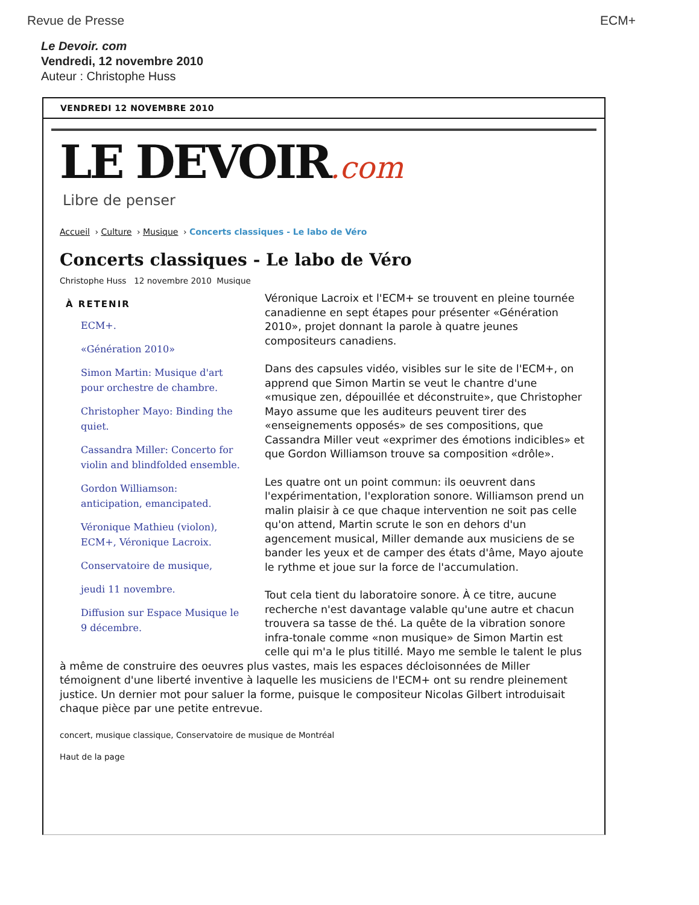Revue de Presse ECM+
Le Devoir. com
Vendredi, 12 novembre 2010
Auteur : Christophe Huss
VENDREDI 12 NOVEMBRE 2010
LE DEVOIR.com
Libre de penser
Accueil › Culture › Musique › Concerts classiques - Le labo de Véro
Concerts classiques - Le labo de Véro
Christophe Huss 12 novembre 2010 Musique
À RETENIR
ECM+.
«Génération 2010»
Simon Martin: Musique d'art pour orchestre de chambre.
Christopher Mayo: Binding the quiet.
Cassandra Miller: Concerto for violin and blindfolded ensemble.
Gordon Williamson: anticipation, emancipated.
Véronique Mathieu (violon), ECM+, Véronique Lacroix.
Conservatoire de musique,
jeudi 11 novembre.
Diffusion sur Espace Musique le 9 décembre.
Véronique Lacroix et l'ECM+ se trouvent en pleine tournée canadienne en sept étapes pour présenter «Génération 2010», projet donnant la parole à quatre jeunes compositeurs canadiens.
Dans des capsules vidéo, visibles sur le site de l'ECM+, on apprend que Simon Martin se veut le chantre d'une «musique zen, dépouillée et déconstruite», que Christopher Mayo assume que les auditeurs peuvent tirer des «enseignements opposés» de ses compositions, que Cassandra Miller veut «exprimer des émotions indicibles» et que Gordon Williamson trouve sa composition «drôle».
Les quatre ont un point commun: ils oeuvrent dans l'expérimentation, l'exploration sonore. Williamson prend un malin plaisir à ce que chaque intervention ne soit pas celle qu'on attend, Martin scrute le son en dehors d'un agencement musical, Miller demande aux musiciens de se bander les yeux et de camper des états d'âme, Mayo ajoute le rythme et joue sur la force de l'accumulation.
Tout cela tient du laboratoire sonore. À ce titre, aucune recherche n'est davantage valable qu'une autre et chacun trouvera sa tasse de thé. La quête de la vibration sonore infra-tonale comme «non musique» de Simon Martin est celle qui m'a le plus titillé. Mayo me semble le talent le plus à même de construire des oeuvres plus vastes, mais les espaces décloisonnées de Miller témoignent d'une liberté inventive à laquelle les musiciens de l'ECM+ ont su rendre pleinement justice. Un dernier mot pour saluer la forme, puisque le compositeur Nicolas Gilbert introduisait chaque pièce par une petite entrevue.
concert, musique classique, Conservatoire de musique de Montréal
Haut de la page